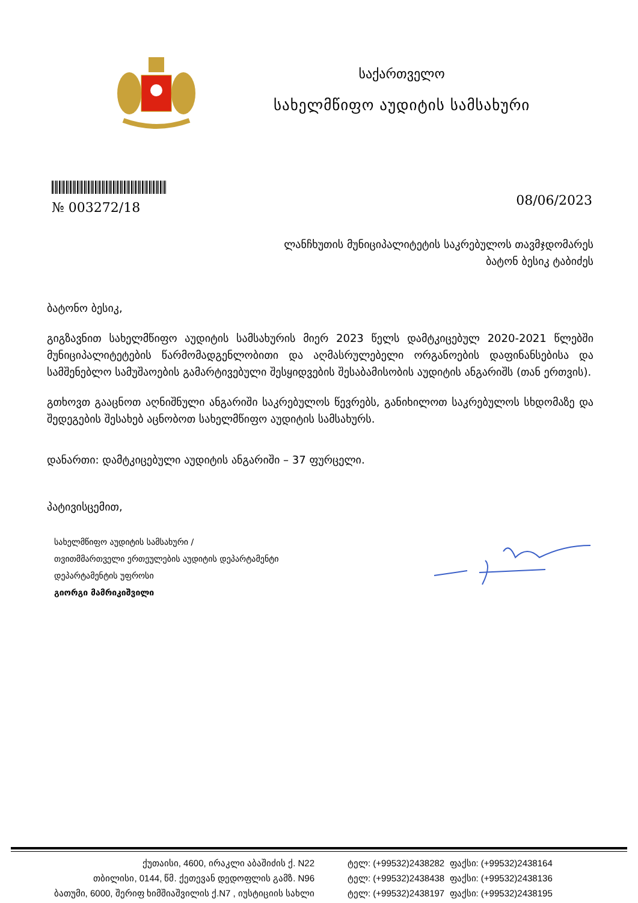საქართველო
სახელმწიფო აუდიტის სამსახური
№ 003272/18
08/06/2023
ლანჩხუთის მუნიციპალიტეტის საკრებულოს თავმჯდომარეს
ბატონ ბესიკ ტაბიძეს
ბატონო ბესიკ,
გიგზავნით სახელმწიფო აუდიტის სამსახურის მიერ 2023 წელს დამტკიცებულ 2020-2021 წლებში მუნიციპალიტეტების წარმომადგენლობითი და აღმასრულებელი ორგანოების დაფინანსებისა და სამშენებლო სამუშაოების გამარტივებული შესყიდვების შესაბამისობის აუდიტის ანგარიშს (თან ერთვის).
გთხოვთ გააცნოთ აღნიშნული ანგარიში საკრებულოს წევრებს, განიხილოთ საკრებულოს სხდომაზე და შედეგების შესახებ აცნობოთ სახელმწიფო აუდიტის სამსახურს.
დანართი: დამტკიცებული აუდიტის ანგარიში – 37 ფურცელი.
პატივისცემით,
სახელმწიფო აუდიტის სამსახური /
თვითმმართველი ერთეულების აუდიტის დეპარტამენტი
დეპარტამენტის უფროსი
გიორგი მამრიკიშვილი
ქუთაისი, 4600, ირაკლი აბაშიძის ქ. N22
თბილისი, 0144, წმ. ქეთევან დედოფლის გამზ. N96
ბათუმი, 6000, შერიფ ხიმშიაშვილის ქ.N7 , იუსტიციის სახლი
ტელ: (+99532)2438282 ფაქსი: (+99532)2438164
ტელ: (+99532)2438438 ფაქსი: (+99532)2438136
ტელ: (+99532)2438197 ფაქსი: (+99532)2438195